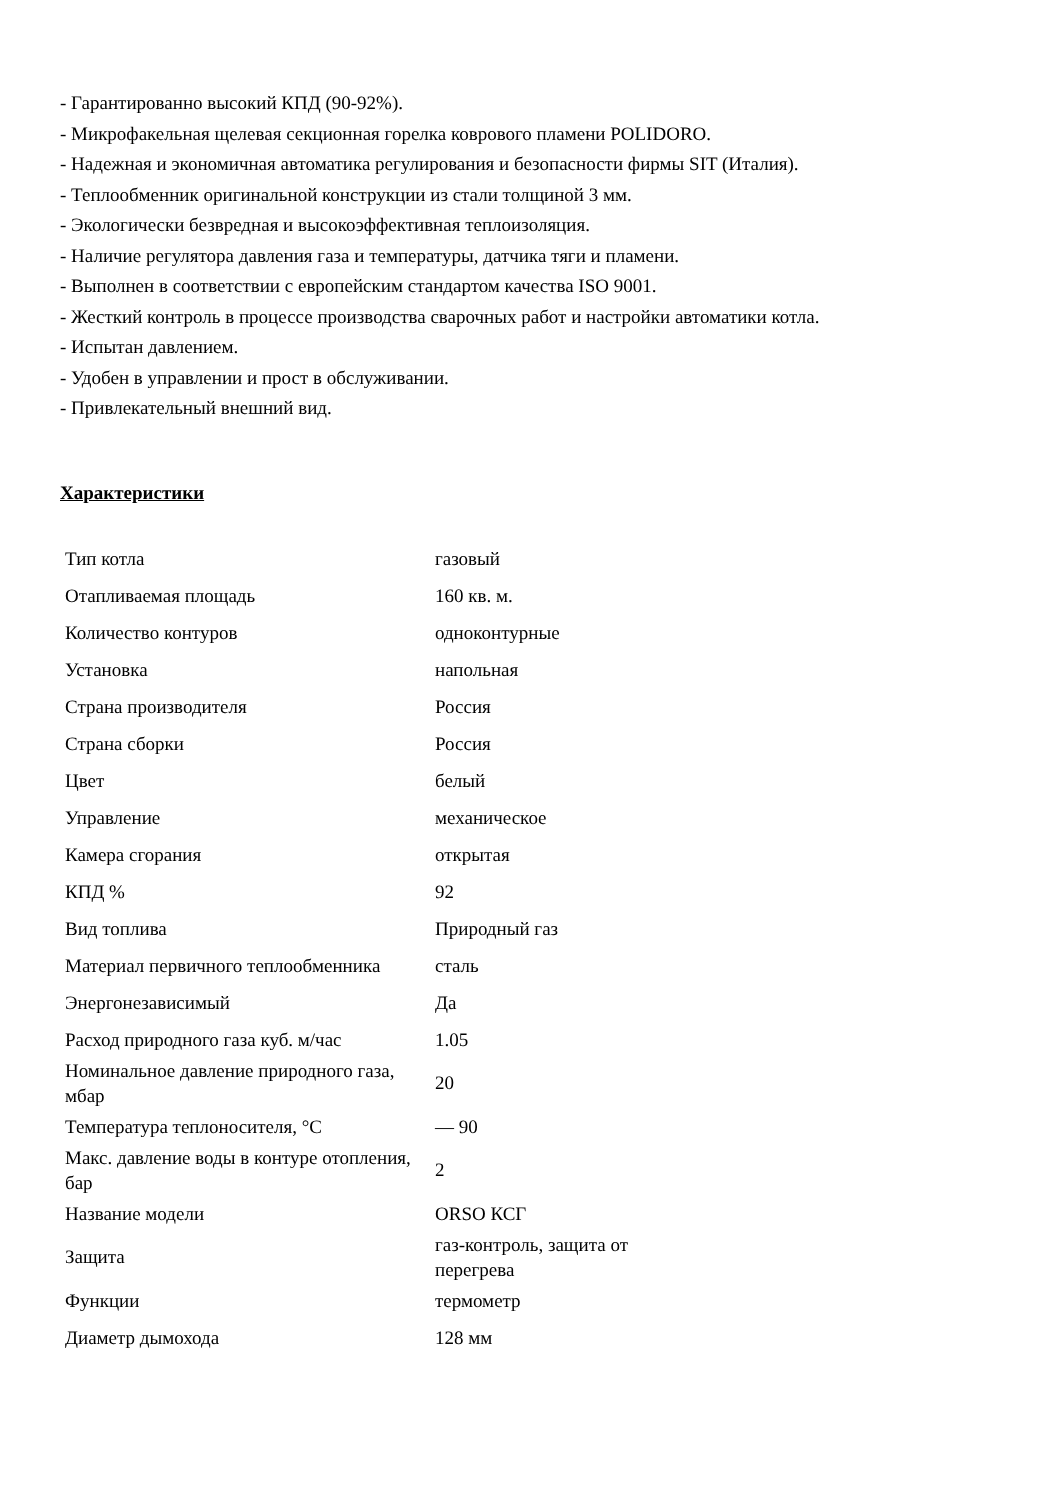- Гарантированно высокий КПД (90-92%).
- Микрофакельная щелевая секционная горелка коврового пламени POLIDORO.
- Надежная и экономичная автоматика регулирования и безопасности фирмы SIT (Италия).
- Теплообменник оригинальной конструкции из стали толщиной 3 мм.
- Экологически безвредная и высокоэффективная теплоизоляция.
- Наличие регулятора давления газа и температуры, датчика тяги и пламени.
- Выполнен в соответствии с европейским стандартом качества ISO 9001.
- Жесткий контроль в процессе производства сварочных работ и настройки автоматики котла.
- Испытан давлением.
- Удобен в управлении и прост в обслуживании.
- Привлекательный внешний вид.
Характеристики
| Тип котла | газовый |
| Отапливаемая площадь | 160 кв. м. |
| Количество контуров | одноконтурные |
| Установка | напольная |
| Страна производителя | Россия |
| Страна сборки | Россия |
| Цвет | белый |
| Управление | механическое |
| Камера сгорания | открытая |
| КПД % | 92 |
| Вид топлива | Природный газ |
| Материал первичного теплообменника | сталь |
| Энергонезависимый | Да |
| Расход природного газа куб. м/час | 1.05 |
| Номинальное давление природного газа, мбар | 20 |
| Температура теплоносителя, °С | — 90 |
| Макс. давление воды в контуре отопления, бар | 2 |
| Название модели | ORSO КСГ |
| Защита | газ-контроль, защита от перегрева |
| Функции | термометр |
| Диаметр дымохода | 128 мм |